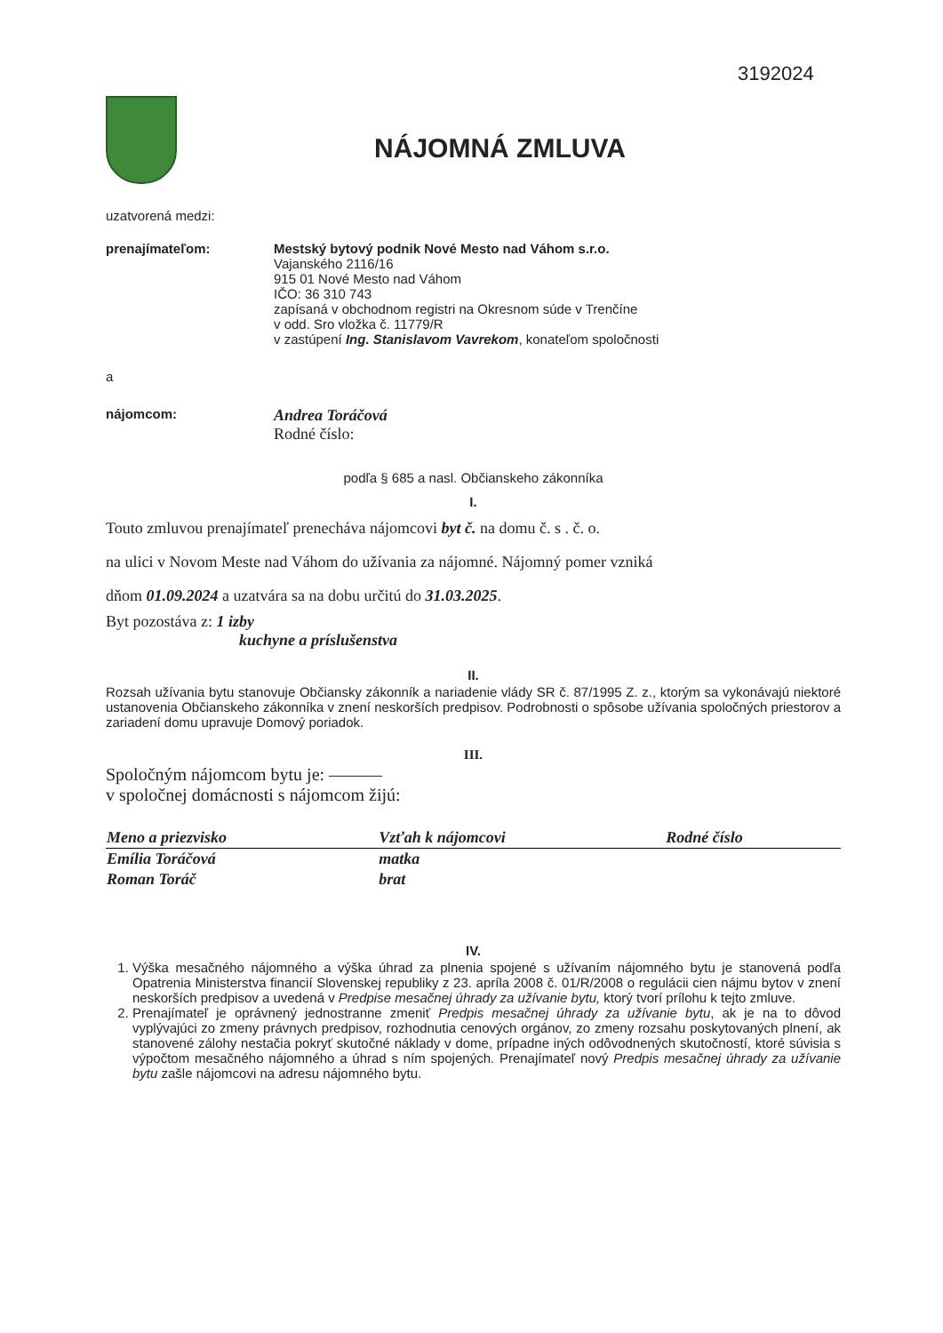3192024
NÁJOMNÁ ZMLUVA
uzatvorená medzi:
prenajímateľom: Mestský bytový podnik Nové Mesto nad Váhom s.r.o.
Vajanského 2116/16
915 01 Nové Mesto nad Váhom
IČO: 36 310 743
zapísaná v obchodnom registri na Okresnom súde v Trenčíne
v odd. Sro vložka č. 11779/R
v zastúpení Ing. Stanislavom Vavrekom, konateľom spoločnosti
a
nájomcom:
Andrea Toráčová
Rodné číslo:
podľa § 685 a nasl. Občianskeho zákonníka
I.
Touto zmluvou prenajímateľ prenecháva nájomcovi byt č. na domu č. s . č. o.
na ulici v Novom Meste nad Váhom do užívania za nájomné. Nájomný pomer vzniká
dňom 01.09.2024 a uzatvára sa na dobu určitú do 31.03.2025.
Byt pozostáva z: 1 izby
kuchyne a príslušenstva
II.
Rozsah užívania bytu stanovuje Občiansky zákonník a nariadenie vlády SR č. 87/1995 Z. z., ktorým sa vykonávajú niektoré ustanovenia Občianskeho zákonníka v znení neskorších predpisov. Podrobnosti o spôsobe užívania spoločných priestorov a zariadení domu upravuje Domový poriadok.
III.
Spoločným nájomcom bytu je: ———
v spoločnej domácnosti s nájomcom žijú:
| Meno a priezvisko | Vzťah k nájomcovi | Rodné číslo |
| --- | --- | --- |
| Emília Toráčová | matka | |
| Roman Toráč | brat | |
IV.
1. Výška mesačného nájomného a výška úhrad za plnenia spojené s užívaním nájomného bytu je stanovená podľa Opatrenia Ministerstva financií Slovenskej republiky z 23. apríla 2008 č. 01/R/2008 o regulácii cien nájmu bytov v znení neskorších predpisov a uvedená v Predpise mesačnej úhrady za užívanie bytu, ktorý tvorí prílohu k tejto zmluve.
2. Prenajímateľ je oprávnený jednostranne zmeniť Predpis mesačnej úhrady za užívanie bytu, ak je na to dôvod vyplývajúci zo zmeny právnych predpisov, rozhodnutia cenových orgánov, zo zmeny rozsahu poskytovaných plnení, ak stanovené zálohy nestačia pokryť skutočné náklady v dome, prípadne iných odôvodnených skutočností, ktoré súvisia s výpočtom mesačného nájomného a úhrad s ním spojených. Prenajímateľ nový Predpis mesačnej úhrady za užívanie bytu zašle nájomcovi na adresu nájomného bytu.